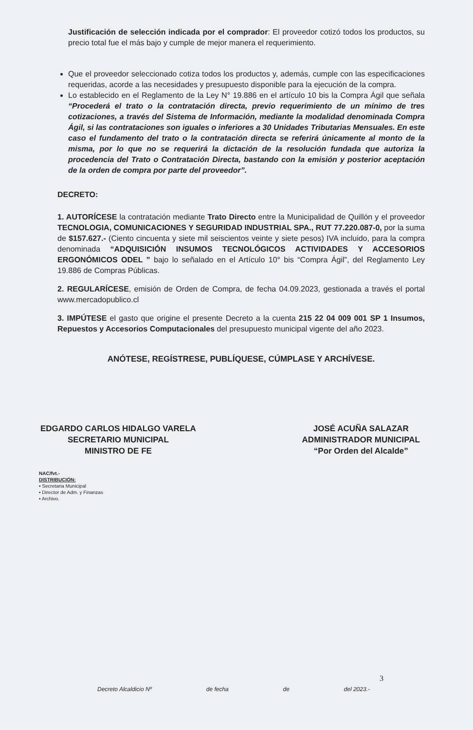Justificación de selección indicada por el comprador: El proveedor cotizó todos los productos, su precio total fue el más bajo y cumple de mejor manera el requerimiento.
Que el proveedor seleccionado cotiza todos los productos y, además, cumple con las especificaciones requeridas, acorde a las necesidades y presupuesto disponible para la ejecución de la compra.
Lo establecido en el Reglamento de la Ley N° 19.886 en el artículo 10 bis la Compra Ágil que señala “Procederá el trato o la contratación directa, previo requerimiento de un mínimo de tres cotizaciones, a través del Sistema de Información, mediante la modalidad denominada Compra Ágil, si las contrataciones son iguales o inferiores a 30 Unidades Tributarias Mensuales. En este caso el fundamento del trato o la contratación directa se referirá únicamente al monto de la misma, por lo que no se requerirá la dictación de la resolución fundada que autoriza la procedencia del Trato o Contratación Directa, bastando con la emisión y posterior aceptación de la orden de compra por parte del proveedor”.
DECRETO:
1. AUTORÍCESE la contratación mediante Trato Directo entre la Municipalidad de Quillón y el proveedor TECNOLOGIA, COMUNICACIONES Y SEGURIDAD INDUSTRIAL SPA., RUT 77.220.087-0, por la suma de $157.627.- (Ciento cincuenta y siete mil seiscientos veinte y siete pesos) IVA incluido, para la compra denominada “ADQUISICIÓN INSUMOS TECNOLÓGICOS ACTIVIDADES Y ACCESORIOS ERGONÓMICOS ODEL ” bajo lo señalado en el Artículo 10° bis “Compra Ágil”, del Reglamento Ley 19.886 de Compras Públicas.
2. REGULARÍCESE, emisión de Orden de Compra, de fecha 04.09.2023, gestionada a través el portal www.mercadopublico.cl
3. IMPÚTESE el gasto que origine el presente Decreto a la cuenta 215 22 04 009 001 SP 1 Insumos, Repuestos y Accesorios Computacionales del presupuesto municipal vigente del año 2023.
ANÓTESE, REGÍSTRESE, PUBLÍQUESE, CÚMPLASE Y ARCHÍVESE.
EDGARDO CARLOS HIDALGO VARELA
SECRETARIO MUNICIPAL
MINISTRO DE FE
JOSÉ ACUÑA SALAZAR
ADMINISTRADOR MUNICIPAL
“Por Orden del Alcalde”
NAC/fvt.-
DISTRIBUCIÓN:
▪ Secretaria Municipal
▪ Director de Adm. y Finanzas
▪ Archivo.
3
Decreto Alcaldicio Nº de fecha de del 2023.-